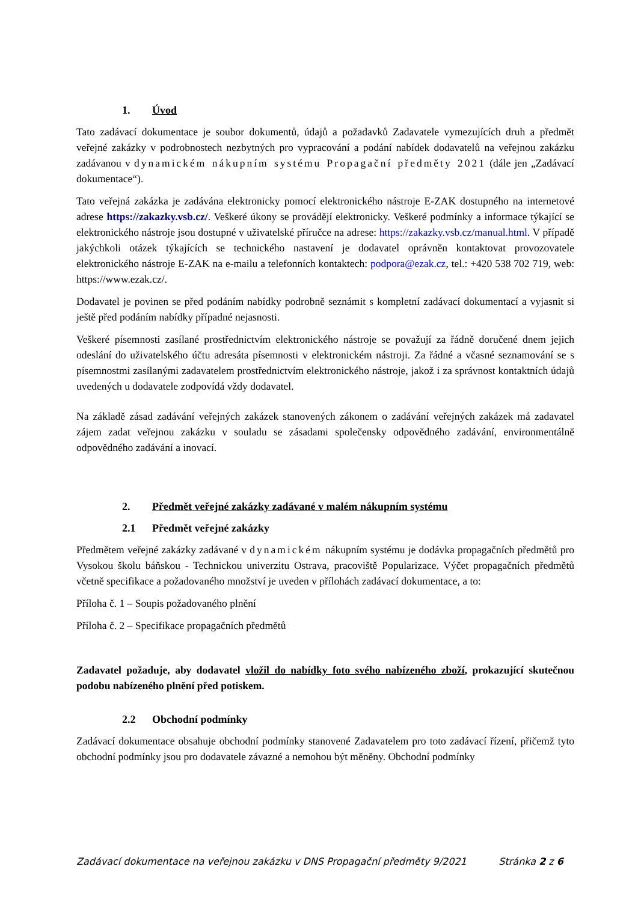1. Úvod
Tato zadávací dokumentace je soubor dokumentů, údajů a požadavků Zadavatele vymezujících druh a předmět veřejné zakázky v podrobnostech nezbytných pro vypracování a podání nabídek dodavatelů na veřejnou zakázku zadávanou v dynamickém nákupním systému Propagační předměty 2021 (dále jen „Zadávací dokumentace“).
Tato veřejná zakázka je zadávána elektronicky pomocí elektronického nástroje E-ZAK dostupného na internetové adrese https://zakazky.vsb.cz/. Veškeré úkony se provádějí elektronicky. Veškeré podmínky a informace týkající se elektronického nástroje jsou dostupné v uživatelské příručce na adrese: https://zakazky.vsb.cz/manual.html. V případě jakýchkoli otázek týkajících se technického nastavení je dodavatel oprávněn kontaktovat provozovatele elektronického nástroje E-ZAK na e-mailu a telefonních kontaktech: podpora@ezak.cz, tel.: +420 538 702 719, web: https://www.ezak.cz/.
Dodavatel je povinen se před podáním nabídky podrobně seznámit s kompletní zadávací dokumentací a vyjasnit si ještě před podáním nabídky případné nejasnosti.
Veškeré písemnosti zasílané prostřednictvím elektronického nástroje se považují za řádně doručené dnem jejich odeslání do uživatelského účtu adresáta písemnosti v elektronickém nástroji. Za řádné a včasné seznamování se s písemnostmi zasílanými zadavatelem prostřednictvím elektronického nástroje, jakož i za správnost kontaktních údajů uvedených u dodavatele zodpovídá vždy dodavatel.
Na základě zásad zadávání veřejných zakázek stanovených zákonem o zadávání veřejných zakázek má zadavatel zájem zadat veřejnou zakázku v souladu se zásadami společensky odpovědného zadávání, environmentálně odpovědného zadávání a inovací.
2. Předmět veřejné zakázky zadávané v malém nákupním systému
2.1 Předmět veřejné zakázky
Předmětem veřejné zakázky zadávané v dynamickém nákupním systému je dodávka propagačních předmětů pro Vysokou školu báňskou - Technickou univerzitu Ostrava, pracoviště Popularizace. Výčet propagačních předmětů včetně specifikace a požadovaného množství je uveden v přílohách zadávací dokumentace, a to:
Příloha č. 1 – Soupis požadovaného plnění
Příloha č. 2 – Specifikace propagačních předmětů
Zadavatel požaduje, aby dodavatel vložil do nabídky foto svého nabízeného zboží, prokazující skutečnou podobu nabízeného plnění před potiskem.
2.2 Obchodní podmínky
Zadávací dokumentace obsahuje obchodní podmínky stanovené Zadavatelem pro toto zadávací řízení, přičemž tyto obchodní podmínky jsou pro dodavatele závazné a nemohou být měněny. Obchodní podmínky
Zadávací dokumentace na veřejnou zakázku v DNS Propagační předměty 9/2021 Stránka 2 z 6